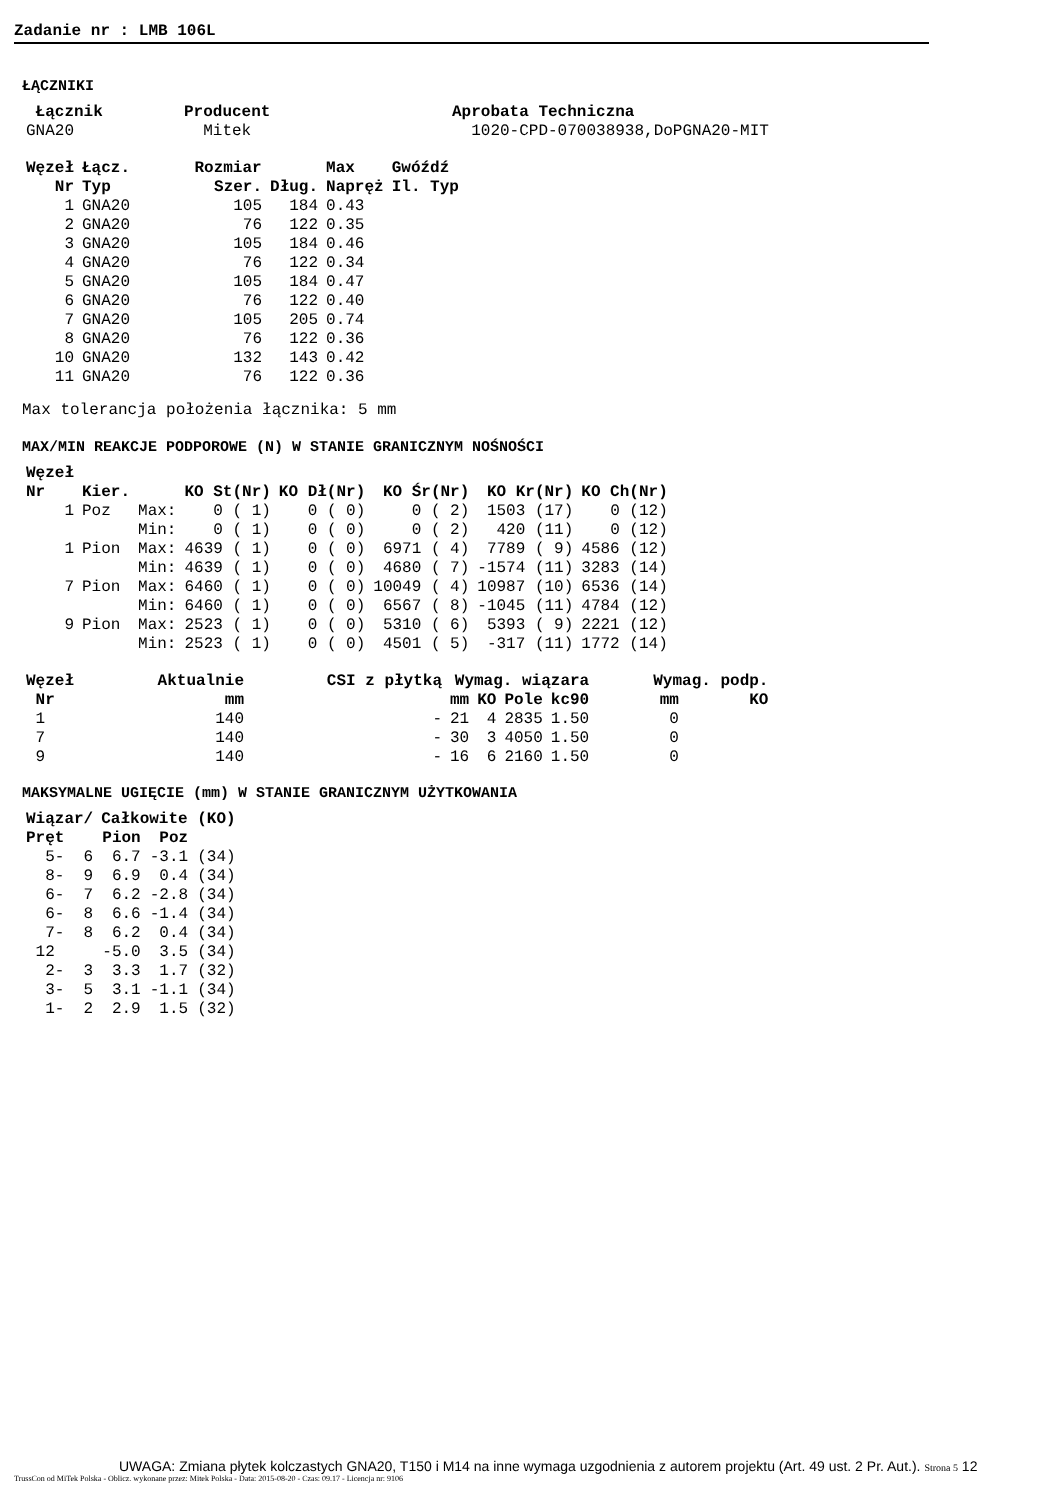Zadanie nr : LMB 106L
ŁĄCZNIKI
| Łącznik | Producent | Aprobata Techniczna |
| --- | --- | --- |
| GNA20 | Mitek | 1020-CPD-070038938,DoPGNA20-MIT |
| Węzeł | Łącz. | Rozmiar | | Max | Gwóźdź |
| --- | --- | --- | --- | --- | --- |
| Nr | Typ | Szer. | Dług. | Napręż | Il. Typ |
| 1 | GNA20 | 105 | 184 | 0.43 | |
| 2 | GNA20 | 76 | 122 | 0.35 | |
| 3 | GNA20 | 105 | 184 | 0.46 | |
| 4 | GNA20 | 76 | 122 | 0.34 | |
| 5 | GNA20 | 105 | 184 | 0.47 | |
| 6 | GNA20 | 76 | 122 | 0.40 | |
| 7 | GNA20 | 105 | 205 | 0.74 | |
| 8 | GNA20 | 76 | 122 | 0.36 | |
| 10 | GNA20 | 132 | 143 | 0.42 | |
| 11 | GNA20 | 76 | 122 | 0.36 | |
Max tolerancja położenia łącznika: 5 mm
MAX/MIN REAKCJE PODPOROWE (N) W STANIE GRANICZNYM NOŚNOŚCI
| Węzeł | | | | | | | |
| --- | --- | --- | --- | --- | --- | --- | --- |
| Nr | Kier. | | KO St(Nr) | KO Dł(Nr) | KO Śr(Nr) | KO Kr(Nr) | KO Ch(Nr) |
| 1 | Poz | Max: | 0 ( 1) | 0 ( 0) | 0 ( 2) | 1503 (17) | 0 (12) |
| | | Min: | 0 ( 1) | 0 ( 0) | 0 ( 2) | 420 (11) | 0 (12) |
| 1 | Pion | Max: | 4639 ( 1) | 0 ( 0) | 6971 ( 4) | 7789 ( 9) | 4586 (12) |
| | | Min: | 4639 ( 1) | 0 ( 0) | 4680 ( 7) | -1574 (11) | 3283 (14) |
| 7 | Pion | Max: | 6460 ( 1) | 0 ( 0) | 10049 ( 4) | 10987 (10) | 6536 (14) |
| | | Min: | 6460 ( 1) | 0 ( 0) | 6567 ( 8) | -1045 (11) | 4784 (12) |
| 9 | Pion | Max: | 2523 ( 1) | 0 ( 0) | 5310 ( 6) | 5393 ( 9) | 2221 (12) |
| | | Min: | 2523 ( 1) | 0 ( 0) | 4501 ( 5) | -317 (11) | 1772 (14) |
| Węzeł | Aktualnie | CSI z płytką | Wymag. wiązara | | | | Wymag. podp. | |
| --- | --- | --- | --- | --- | --- | --- | --- | --- |
| Nr | mm | | mm | KO | Pole | kc90 | mm | KO |
| 1 | 140 | - | 21 | 4 | 2835 | 1.50 | 0 | |
| 7 | 140 | - | 30 | 3 | 4050 | 1.50 | 0 | |
| 9 | 140 | - | 16 | 6 | 2160 | 1.50 | 0 | |
MAKSYMALNE UGIĘCIE (mm) W STANIE GRANICZNYM UŻYTKOWANIA
| Wiązar/ | Całkowite (KO) | | |
| --- | --- | --- | --- |
| Pręt | Pion | Poz | |
| 5- 6 | 6.7 | -3.1 | (34) |
| 8- 9 | 6.9 | 0.4 | (34) |
| 6- 7 | 6.2 | -2.8 | (34) |
| 6- 8 | 6.6 | -1.4 | (34) |
| 7- 8 | 6.2 | 0.4 | (34) |
| 12 | -5.0 | 3.5 | (34) |
| 2- 3 | 3.3 | 1.7 | (32) |
| 3- 5 | 3.1 | -1.1 | (34) |
| 1- 2 | 2.9 | 1.5 | (32) |
UWAGA: Zmiana płytek kolczastych GNA20, T150 i M14 na inne wymaga uzgodnienia z autorem projektu (Art. 49 ust. 2 Pr. Aut.). Strona 5 12
TrussCon od MiTek Polska - Oblicz. wykonane przez: Mitek Polska - Data: 2015-08-20 - Czas: 09.17 - Licencja nr: 9106